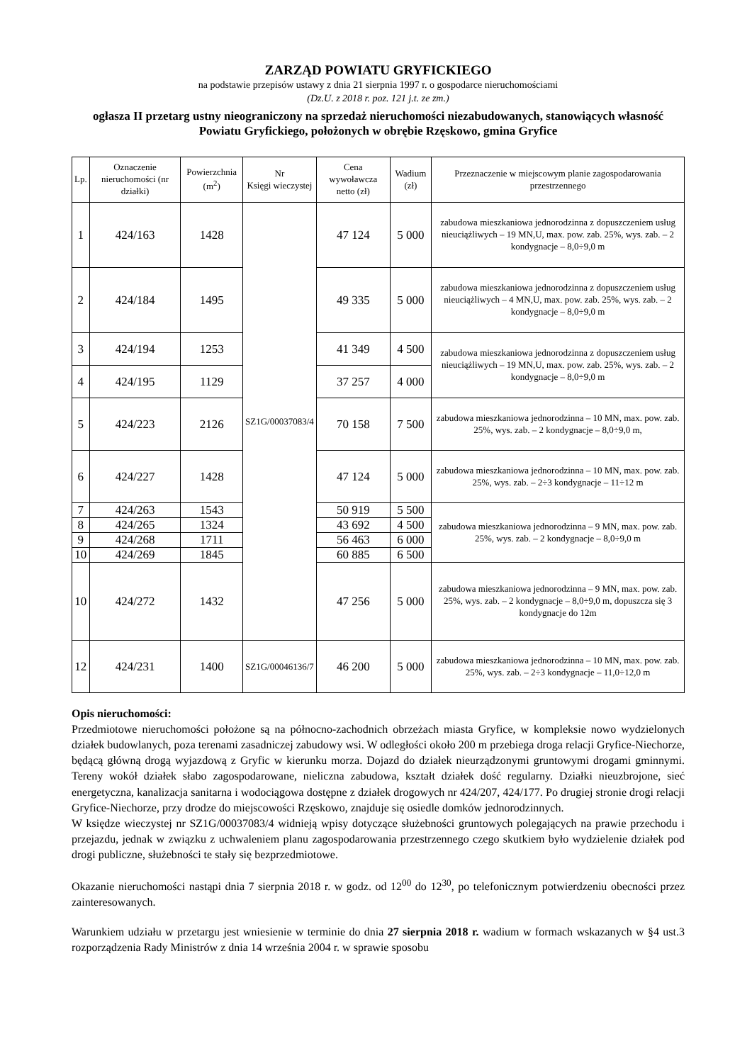ZARZĄD POWIATU GRYFICKIEGO
na podstawie przepisów ustawy z dnia 21 sierpnia 1997 r. o gospodarce nieruchomościami
(Dz.U. z 2018 r. poz. 121 j.t. ze zm.)
ogłasza II przetarg ustny nieograniczony na sprzedaż nieruchomości niezabudowanych, stanowiących własność Powiatu Gryfickiego, położonych w obrębie Rzęskowo, gmina Gryfice
| Lp. | Oznaczenie nieruchomości (nr działki) | Powierzchnia (m<sup>2</sup>) | Nr Księgi wieczystej | Cena wywoławcza netto (zł) | Wadium (zł) | Przeznaczenie w miejscowym planie zagospodarowania przestrzennego |
| --- | --- | --- | --- | --- | --- | --- |
| 1 | 424/163 | 1428 | SZ1G/00037083/4 | 47 124 | 5 000 | zabudowa mieszkaniowa jednorodzinna z dopuszczeniem usług nieuciążliwych – 19 MN,U, max. pow. zab. 25%, wys. zab. – 2 kondygnacje – 8,0÷9,0 m |
| 2 | 424/184 | 1495 | | 49 335 | 5 000 | zabudowa mieszkaniowa jednorodzinna z dopuszczeniem usług nieuciążliwych – 4 MN,U, max. pow. zab. 25%, wys. zab. – 2 kondygnacje – 8,0÷9,0 m |
| 3 | 424/194 | 1253 | | 41 349 | 4 500 | zabudowa mieszkaniowa jednorodzinna z dopuszczeniem usług nieuciążliwych – 19 MN,U, max. pow. zab. 25%, wys. zab. – 2 kondygnacje – 8,0÷9,0 m |
| 4 | 424/195 | 1129 | | 37 257 | 4 000 | |
| 5 | 424/223 | 2126 | | 70 158 | 7 500 | zabudowa mieszkaniowa jednorodzinna – 10 MN, max. pow. zab. 25%, wys. zab. – 2 kondygnacje – 8,0÷9,0 m, |
| 6 | 424/227 | 1428 | | 47 124 | 5 000 | zabudowa mieszkaniowa jednorodzinna – 10 MN, max. pow. zab. 25%, wys. zab. – 2÷3 kondygnacje – 11÷12 m |
| 7 | 424/263 | 1543 | | 50 919 | 5 500 | zabudowa mieszkaniowa jednorodzinna – 9 MN, max. pow. zab. 25%, wys. zab. – 2 kondygnacje – 8,0÷9,0 m |
| 8 | 424/265 | 1324 | | 43 692 | 4 500 | |
| 9 | 424/268 | 1711 | | 56 463 | 6 000 | |
| 10 | 424/269 | 1845 | | 60 885 | 6 500 | |
| 10 | 424/272 | 1432 | | 47 256 | 5 000 | zabudowa mieszkaniowa jednorodzinna – 9 MN, max. pow. zab. 25%, wys. zab. – 2 kondygnacje – 8,0÷9,0 m, dopuszcza się 3 kondygnacje do 12m |
| 12 | 424/231 | 1400 | SZ1G/00046136/7 | 46 200 | 5 000 | zabudowa mieszkaniowa jednorodzinna – 10 MN, max. pow. zab. 25%, wys. zab. – 2÷3 kondygnacje – 11,0÷12,0 m |
Opis nieruchomości:
Przedmiotowe nieruchomości położone są na północno-zachodnich obrzeżach miasta Gryfice, w kompleksie nowo wydzielonych działek budowlanych, poza terenami zasadniczej zabudowy wsi. W odległości około 200 m przebiega droga relacji Gryfice-Niechorze, będącą główną drogą wyjazdową z Gryfic w kierunku morza. Dojazd do działek nieurządzonymi gruntowymi drogami gminnymi. Tereny wokół działek słabo zagospodarowane, nieliczna zabudowa, kształt działek dość regularny. Działki nieuzbrojone, sieć energetyczna, kanalizacja sanitarna i wodociągowa dostępne z działek drogowych nr 424/207, 424/177. Po drugiej stronie drogi relacji Gryfice-Niechorze, przy drodze do miejscowości Rzęskowo, znajduje się osiedle domków jednorodzinnych.
W księdze wieczystej nr SZ1G/00037083/4 widnieją wpisy dotyczące służebności gruntowych polegających na prawie przechodu i przejazdu, jednak w związku z uchwaleniem planu zagospodarowania przestrzennego czego skutkiem było wydzielenie działek pod drogi publiczne, służebności te stały się bezprzedmiotowe.
Okazanie nieruchomości nastąpi dnia 7 sierpnia 2018 r. w godz. od 12<sup>00</sup> do 12<sup>30</sup>, po telefonicznym potwierdzeniu obecności przez zainteresowanych.
Warunkiem udziału w przetargu jest wniesienie w terminie do dnia 27 sierpnia 2018 r. wadium w formach wskazanych w §4 ust.3 rozporządzenia Rady Ministrów z dnia 14 września 2004 r. w sprawie sposobu